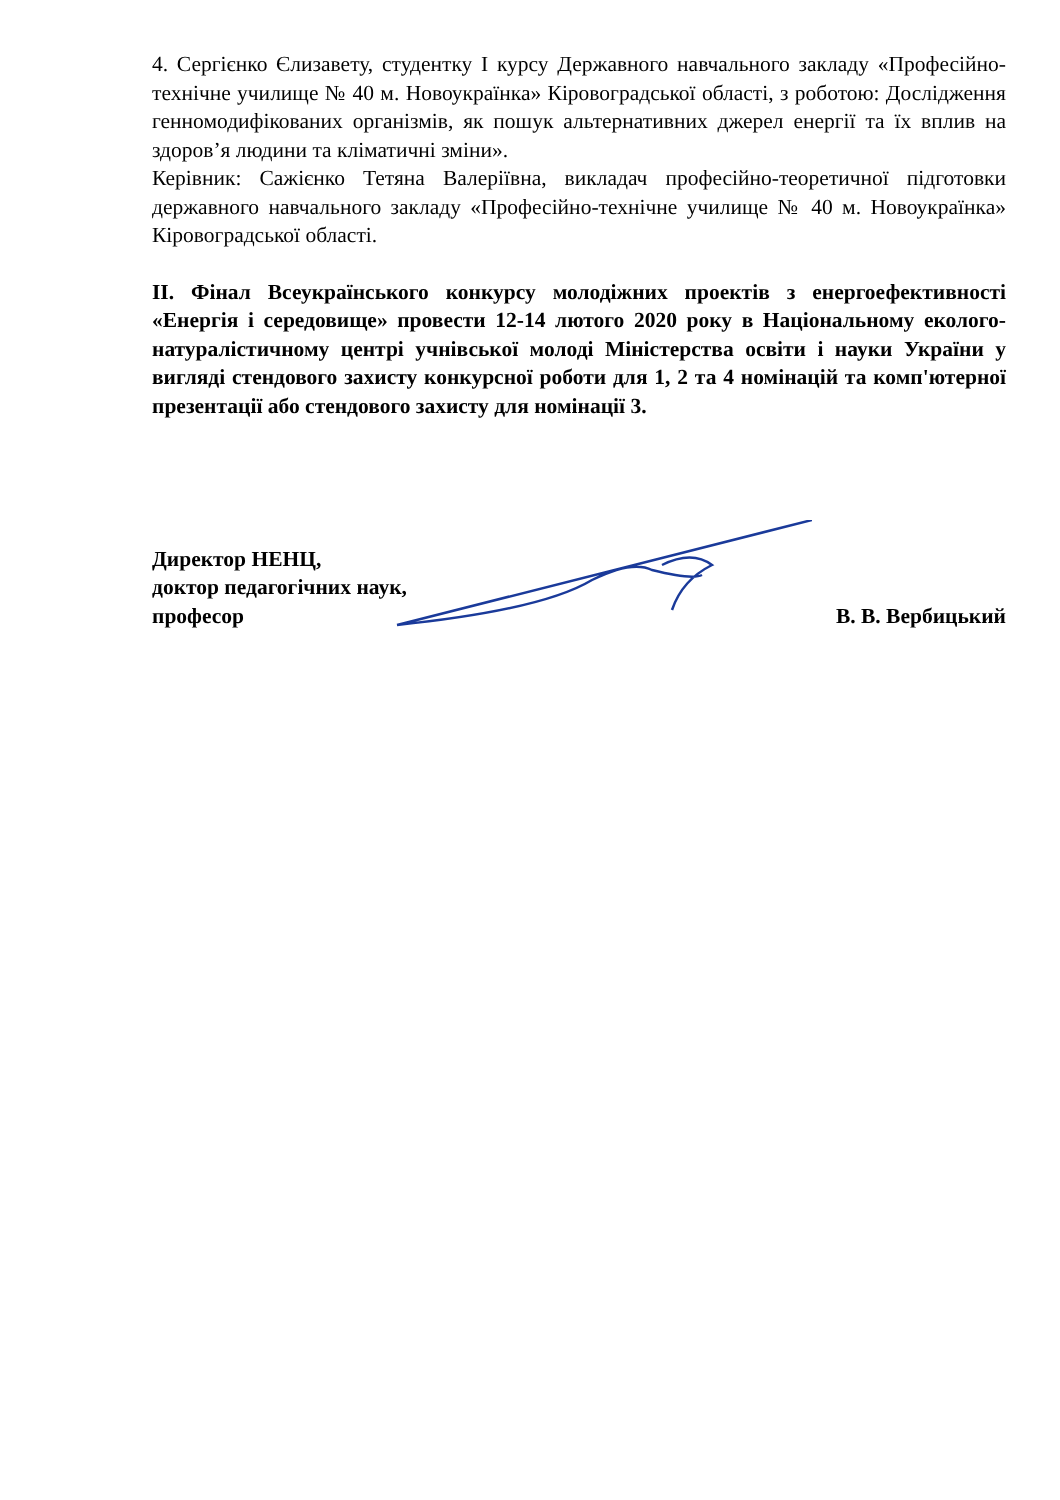4. Сергієнко Єлизавету, студентку І курсу Державного навчального закладу «Професійно-технічне училище № 40 м. Новоукраїнка» Кіровоградської області, з роботою: Дослідження генномодифікованих організмів, як пошук альтернативних джерел енергії та їх вплив на здоров’я людини та кліматичні зміни».
Керівник: Сажієнко Тетяна Валеріївна, викладач професійно-теоретичної підготовки державного навчального закладу «Професійно-технічне училище № 40 м. Новоукраїнка» Кіровоградської області.
ІІ. Фінал Всеукраїнського конкурсу молодіжних проектів з енергоефективності «Енергія і середовище» провести 12-14 лютого 2020 року в Національному еколого-натуралістичному центрі учнівської молоді Міністерства освіти і науки України у вигляді стендового захисту конкурсної роботи для 1, 2 та 4 номінацій та комп'ютерної презентації або стендового захисту для номінації 3.
Директор НЕНЦ,
доктор педагогічних наук,
професор
В. В. Вербицький